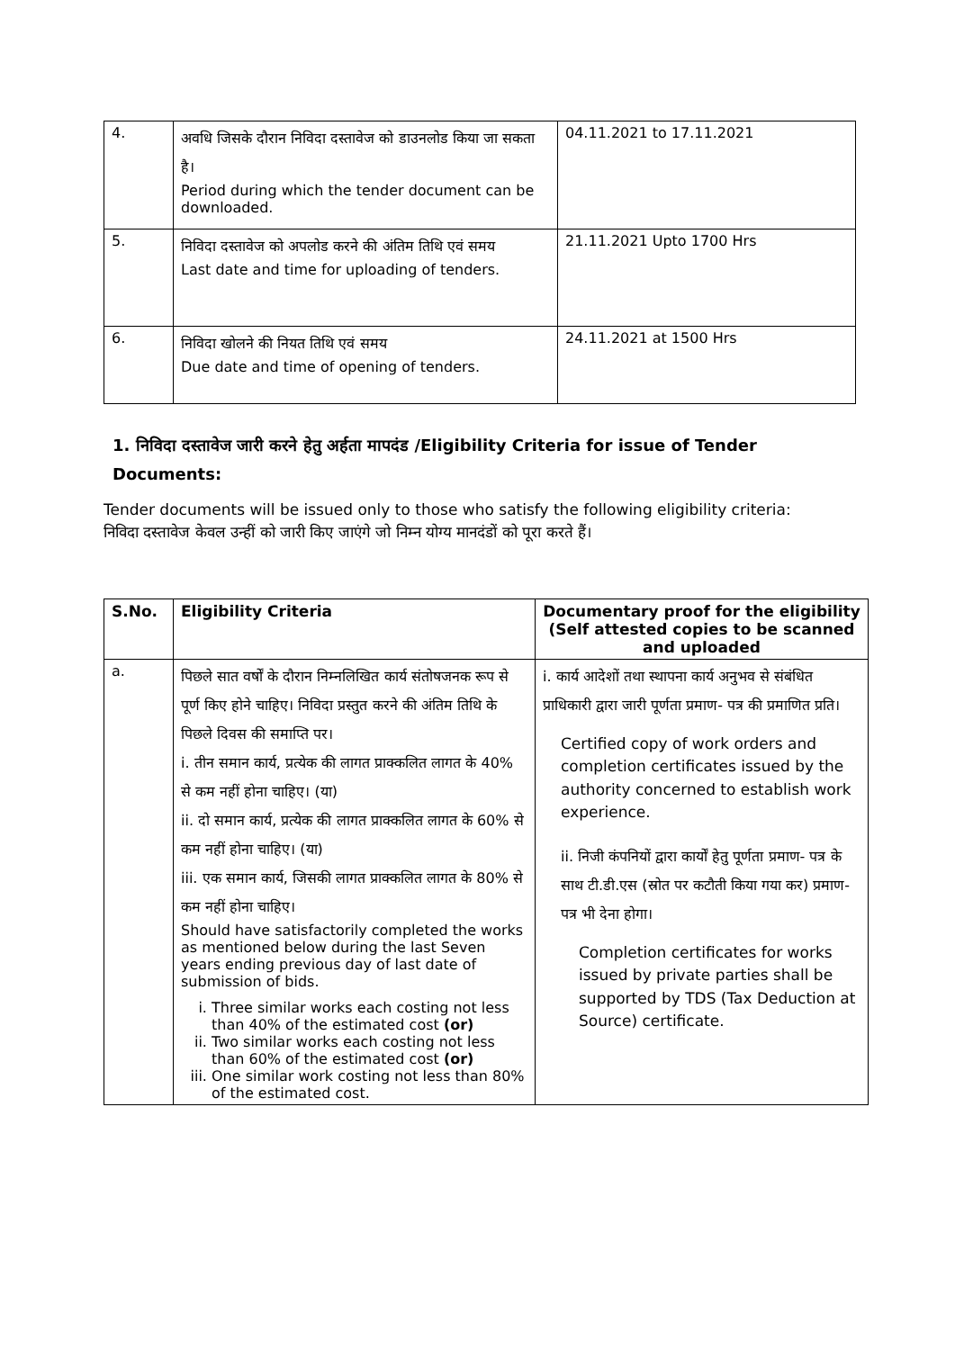| 4. | अवधि जिसके दौरान निविदा दस्तावेज को डाउनलोड किया जा सकता है। Period during which the tender document can be downloaded. | 04.11.2021 to 17.11.2021 |
| 5. | निविदा दस्तावेज को अपलोड करने की अंतिम तिथि एवं समय Last date and time for uploading of tenders. | 21.11.2021 Upto 1700 Hrs |
| 6. | निविदा खोलने की नियत तिथि एवं समय Due date and time of opening of tenders. | 24.11.2021 at 1500 Hrs |
1. निविदा दस्तावेज जारी करने हेतु अर्हता मापदंड /Eligibility Criteria for issue of Tender Documents:
Tender documents will be issued only to those who satisfy the following eligibility criteria:
निविदा दस्तावेज केवल उन्हीं को जारी किए जाएंगे जो निम्न योग्य मानदंडों को पूरा करते हैं।
| S.No. | Eligibility Criteria | Documentary proof for the eligibility (Self attested copies to be scanned and uploaded |
| --- | --- | --- |
| a. | पिछले सात वर्षों के दौरान निम्नलिखित कार्य संतोषजनक रूप से पूर्ण किए होने चाहिए। निविदा प्रस्तुत करने की अंतिम तिथि के पिछले दिवस की समाप्ति पर। i. तीन समान कार्य, प्रत्येक की लागत प्राक्कलित लागत के 40% से कम नहीं होना चाहिए। (या) ii. दो समान कार्य, प्रत्येक की लागत प्राक्कलित लागत के 60% से कम नहीं होना चाहिए। (या) iii. एक समान कार्य, जिसकी लागत प्राक्कलित लागत के 80% से कम नहीं होना चाहिए। Should have satisfactorily completed the works as mentioned below during the last Seven years ending previous day of last date of submission of bids. i. Three similar works each costing not less than 40% of the estimated cost (or) ii. Two similar works each costing not less than 60% of the estimated cost (or) iii. One similar work costing not less than 80% of the estimated cost. | i. कार्य आदेशों तथा स्थापना कार्य अनुभव से संबंधित प्राधिकारी द्वारा जारी पूर्णता प्रमाण- पत्र की प्रमाणित प्रति। Certified copy of work orders and completion certificates issued by the authority concerned to establish work experience. ii. निजी कंपनियों द्वारा कार्यों हेतु पूर्णता प्रमाण- पत्र के साथ टी.डी.एस (स्रोत पर कटौती किया गया कर) प्रमाण- पत्र भी देना होगा। Completion certificates for works issued by private parties shall be supported by TDS (Tax Deduction at Source) certificate. |